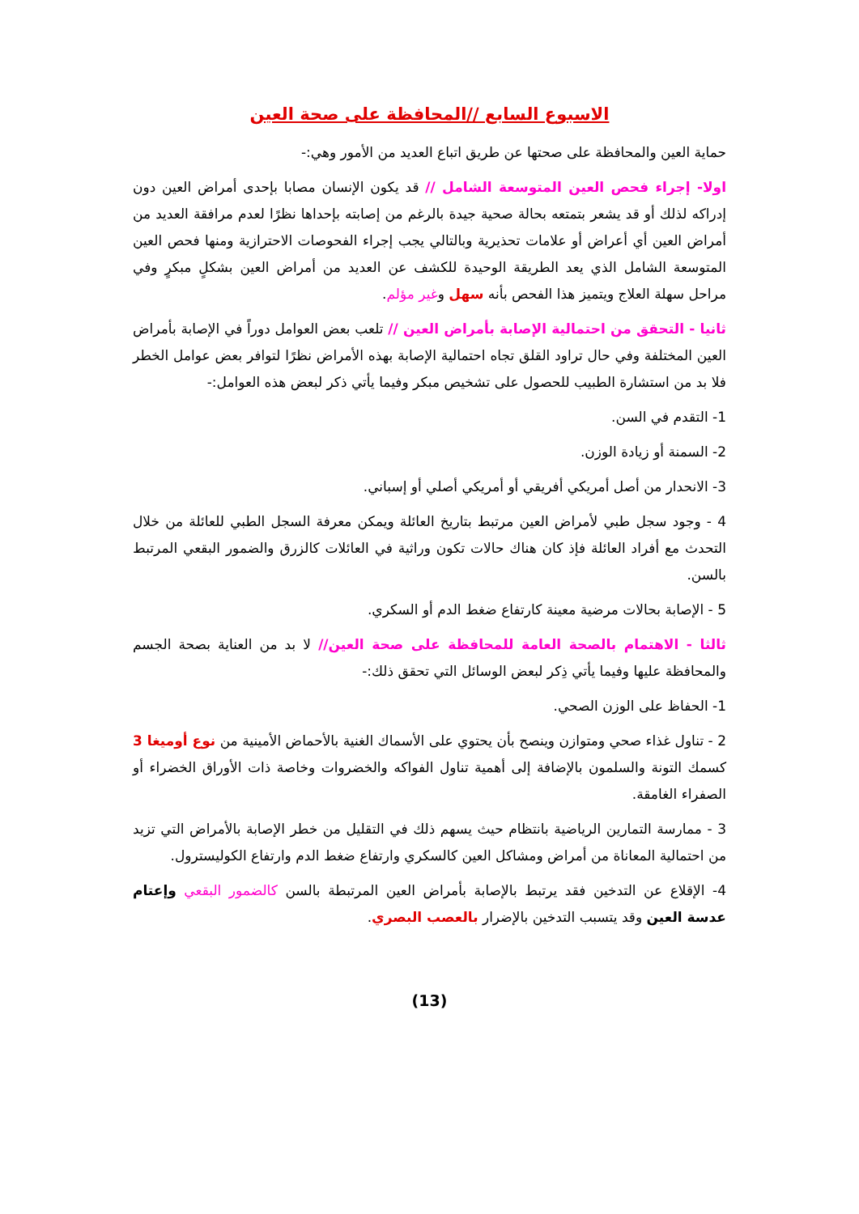الاسبوع السابع //المحافظة على صحة العين
حماية العين والمحافظة على صحتها عن طريق اتباع العديد من الأمور وهي:-
اولا- إجراء فحص العين المتوسعة الشامل // قد يكون الإنسان مصابا بإحدى أمراض العين دون إدراكه لذلك أو قد يشعر بتمتعه بحالة صحية جيدة بالرغم من إصابته بإحداها نظرًا لعدم مرافقة العديد من أمراض العين أي أعراض أو علامات تحذيرية وبالتالي يجب إجراء الفحوصات الاحترازية ومنها فحص العين المتوسعة الشامل الذي يعد الطريقة الوحيدة للكشف عن العديد من أمراض العين بشكلٍ مبكرٍ وفي مراحل سهلة العلاج ويتميز هذا الفحص بأنه سهل وغير مؤلم.
ثانيا - التحقق من احتمالية الإصابة بأمراض العين // تلعب بعض العوامل دوراً في الإصابة بأمراض العين المختلفة وفي حال تراود القلق تجاه احتمالية الإصابة بهذه الأمراض نظرًا لتوافر بعض عوامل الخطر فلا بد من استشارة الطبيب للحصول على تشخيص مبكر وفيما يأتي ذكر لبعض هذه العوامل:-
1- التقدم في السن.
2- السمنة أو زيادة الوزن.
3- الانحدار من أصل أمريكي أفريقي أو أمريكي أصلي أو إسباني.
4 - وجود سجل طبي لأمراض العين مرتبط بتاريخ العائلة ويمكن معرفة السجل الطبي للعائلة من خلال التحدث مع أفراد العائلة فإذ كان هناك حالات تكون وراثية في العائلات كالزرق والضمور البقعي المرتبط بالسن.
5 - الإصابة بحالات مرضية معينة كارتفاع ضغط الدم أو السكري.
ثالثا - الاهتمام بالصحة العامة للمحافظة على صحة العين// لا بد من العناية بصحة الجسم والمحافظة عليها وفيما يأتي ذِكر لبعض الوسائل التي تحقق ذلك:-
1- الحفاظ على الوزن الصحي.
2 - تناول غذاء صحي ومتوازن وينصح بأن يحتوي على الأسماك الغنية بالأحماض الأمينية من نوع أوميغا 3 كسمك التونة والسلمون بالإضافة إلى أهمية تناول الفواكه والخضروات وخاصة ذات الأوراق الخضراء أو الصفراء الغامقة.
3 - ممارسة التمارين الرياضية بانتظام حيث يسهم ذلك في التقليل من خطر الإصابة بالأمراض التي تزيد من احتمالية المعاناة من أمراض ومشاكل العين كالسكري وارتفاع ضغط الدم وارتفاع الكوليسترول.
4- الإقلاع عن التدخين فقد يرتبط بالإصابة بأمراض العين المرتبطة بالسن كالضمور البقعي وإعتام عدسة العين وقد يتسبب التدخين بالإضرار بالعصب البصري.
(13)